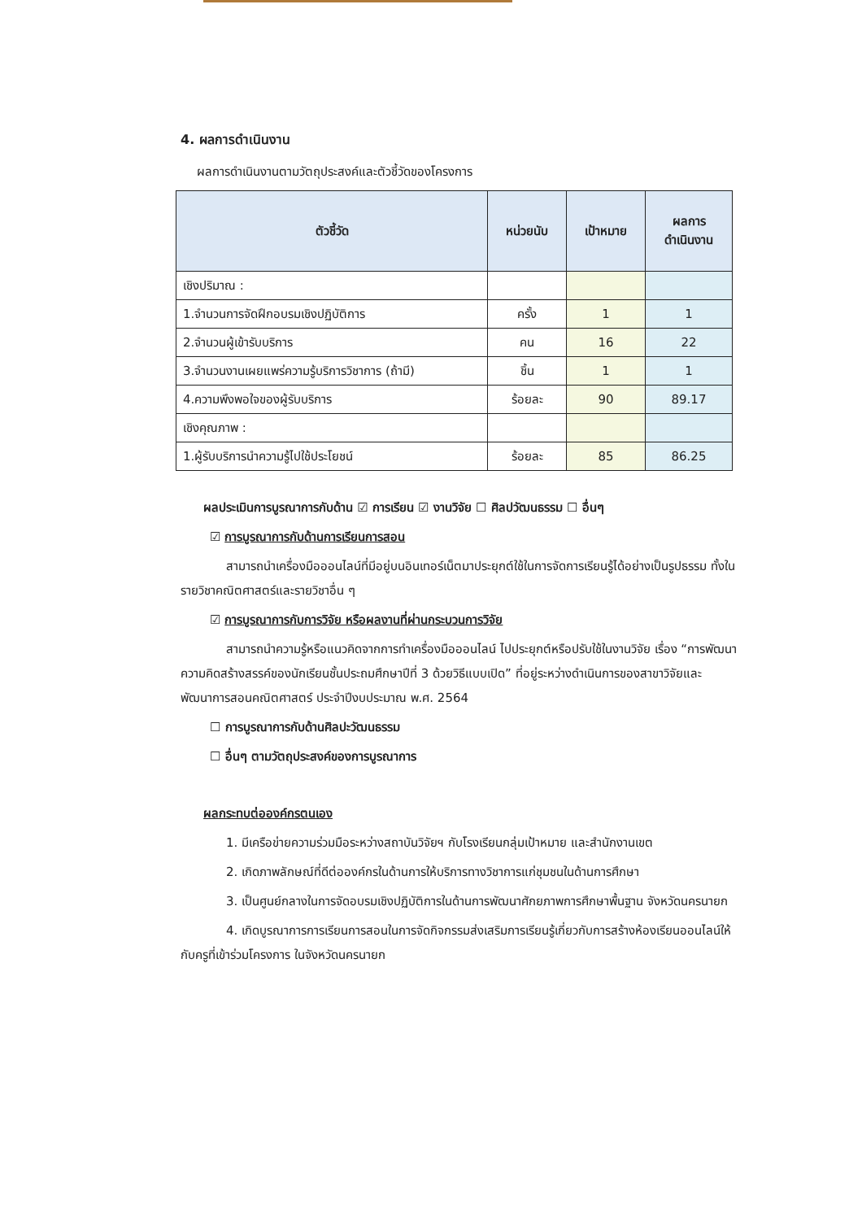4. ผลการดำเนินงาน
ผลการดำเนินงานตามวัตถุประสงค์และตัวชี้วัดของโครงการ
| ตัวชี้วัด | หน่วยนับ | เป้าหมาย | ผลการ ดำเนินงาน |
| --- | --- | --- | --- |
| เชิงปริมาณ : | | | |
| 1.จำนวนการจัดฝึกอบรมเชิงปฏิบัติการ | ครั้ง | 1 | 1 |
| 2.จำนวนผู้เข้ารับบริการ | คน | 16 | 22 |
| 3.จำนวนงานเผยแพร่ความรู้บริการวิชาการ (ถ้ามี) | ชิ้น | 1 | 1 |
| 4.ความพึงพอใจของผู้รับบริการ | ร้อยละ | 90 | 89.17 |
| เชิงคุณภาพ : | | | |
| 1.ผู้รับบริการนำความรู้ไปใช้ประโยชน์ | ร้อยละ | 85 | 86.25 |
ผลประเมินการบูรณาการกับด้าน ☑ การเรียน ☑ งานวิจัย ☐ ศิลปวัฒนธรรม ☐ อื่นๆ
☑ การบูรณาการกับด้านการเรียนการสอน
สามารถนำเครื่องมือออนไลน์ที่มีอยู่บนอินเทอร์เน็ตมาประยุกต์ใช้ในการจัดการเรียนรู้ได้อย่างเป็นรูปธรรม ทั้งในรายวิชาคณิตศาสตร์และรายวิชาอื่น ๆ
☑ การบูรณาการกับการวิจัย หรือผลงานที่ผ่านกระบวนการวิจัย
สามารถนำความรู้หรือแนวคิดจากการทำเครื่องมือออนไลน์ ไปประยุกต์หรือปรับใช้ในงานวิจัย เรื่อง “การพัฒนาความคิดสร้างสรรค์ของนักเรียนชั้นประถมศึกษาปีที่ 3 ด้วยวิธีแบบเปิด” ที่อยู่ระหว่างดำเนินการของสาขาวิจัยและพัฒนาการสอนคณิตศาสตร์ ประจำปีงบประมาณ พ.ศ. 2564
☐ การบูรณาการกับด้านศิลปะวัฒนธรรม
☐ อื่นๆ ตามวัตถุประสงค์ของการบูรณาการ
ผลกระทบต่อองค์กรตนเอง
1. มีเครือข่ายความร่วมมือระหว่างสถาบันวิจัยฯ กับโรงเรียนกลุ่มเป้าหมาย และสำนักงานเขต
2. เกิดภาพลักษณ์ที่ดีต่อองค์กรในด้านการให้บริการทางวิชาการแก่ชุมชนในด้านการศึกษา
3. เป็นศูนย์กลางในการจัดอบรมเชิงปฏิบัติการในด้านการพัฒนาศักยภาพการศึกษาพื้นฐาน จังหวัดนครนายก
4. เกิดบูรณาการการเรียนการสอนในการจัดกิจกรรมส่งเสริมการเรียนรู้เกี่ยวกับการสร้างห้องเรียนออนไลน์ให้กับครูที่เข้าร่วมโครงการ ในจังหวัดนครนายก